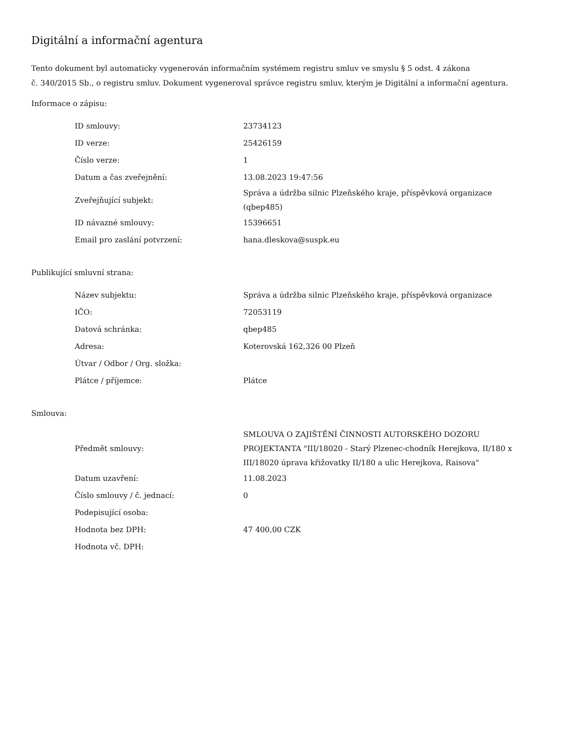Digitální a informační agentura
Tento dokument byl automaticky vygenerován informačním systémem registru smluv ve smyslu § 5 odst. 4 zákona
č. 340/2015 Sb., o registru smluv. Dokument vygeneroval správce registru smluv, kterým je Digitální a informační agentura.
Informace o zápisu:
| ID smlouvy: | 23734123 |
| ID verze: | 25426159 |
| Číslo verze: | 1 |
| Datum a čas zveřejnění: | 13.08.2023 19:47:56 |
| Zveřejňující subjekt: | Správa a údržba silnic Plzeňského kraje, příspěvková organizace (qbep485) |
| ID návazné smlouvy: | 15396651 |
| Email pro zaslání potvrzení: | hana.dleskova@suspk.eu |
Publikující smluvní strana:
| Název subjektu: | Správa a údržba silnic Plzeňského kraje, příspěvková organizace |
| IČO: | 72053119 |
| Datová schránka: | qbep485 |
| Adresa: | Koterovská 162,326 00 Plzeň |
| Útvar / Odbor / Org. složka: | |
| Plátce / příjemce: | Plátce |
Smlouva:
| Předmět smlouvy: | SMLOUVA O ZAJIŠTĚNÍ ČINNOSTI AUTORSKÉHO DOZORU PROJEKTANTA "III/18020 - Starý Plzenec-chodník Herejkova, II/180 x III/18020 úprava křižovatky II/180 a ulic Herejkova, Raisova" |
| Datum uzavření: | 11.08.2023 |
| Číslo smlouvy / č. jednací: | 0 |
| Podepisující osoba: | |
| Hodnota bez DPH: | 47 400,00 CZK |
| Hodnota vč. DPH: | |